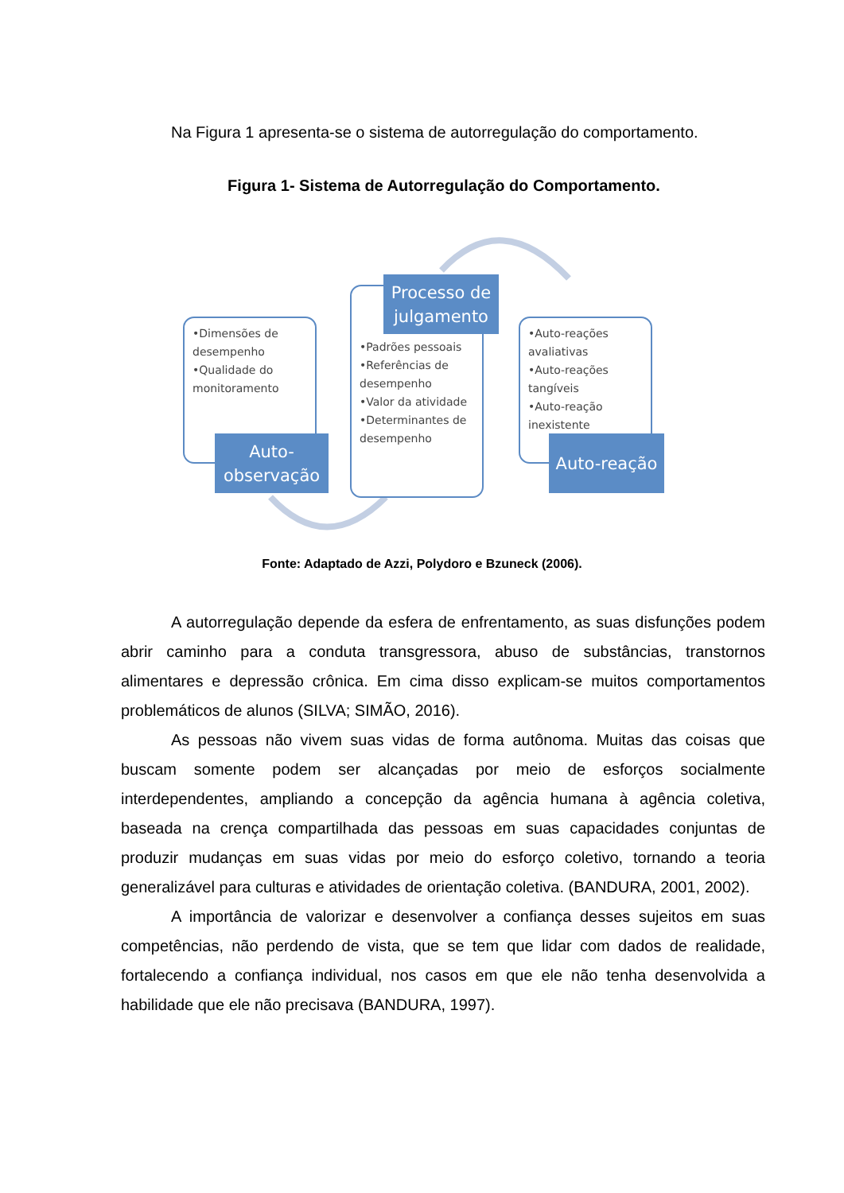Na Figura 1 apresenta-se o sistema de autorregulação do comportamento.
Figura 1- Sistema de Autorregulação do Comportamento.
•Dimensões de desempenho
•Qualidade do monitoramento
Auto-
observação
•Padrões pessoais
•Referências de desempenho
•Valor da atividade
•Determinantes de desempenho
Processo de
julgamento
•Auto-reações avaliativas
•Auto-reações tangíveis
•Auto-reação inexistente
Auto-reação
Fonte: Adaptado de Azzi, Polydoro e Bzuneck (2006).
A autorregulação depende da esfera de enfrentamento, as suas disfunções podem abrir caminho para a conduta transgressora, abuso de substâncias, transtornos alimentares e depressão crônica. Em cima disso explicam-se muitos comportamentos problemáticos de alunos (SILVA; SIMÃO, 2016).
As pessoas não vivem suas vidas de forma autônoma. Muitas das coisas que buscam somente podem ser alcançadas por meio de esforços socialmente interdependentes, ampliando a concepção da agência humana à agência coletiva, baseada na crença compartilhada das pessoas em suas capacidades conjuntas de produzir mudanças em suas vidas por meio do esforço coletivo, tornando a teoria generalizável para culturas e atividades de orientação coletiva. (BANDURA, 2001, 2002).
A importância de valorizar e desenvolver a confiança desses sujeitos em suas competências, não perdendo de vista, que se tem que lidar com dados de realidade, fortalecendo a confiança individual, nos casos em que ele não tenha desenvolvida a habilidade que ele não precisava (BANDURA, 1997).